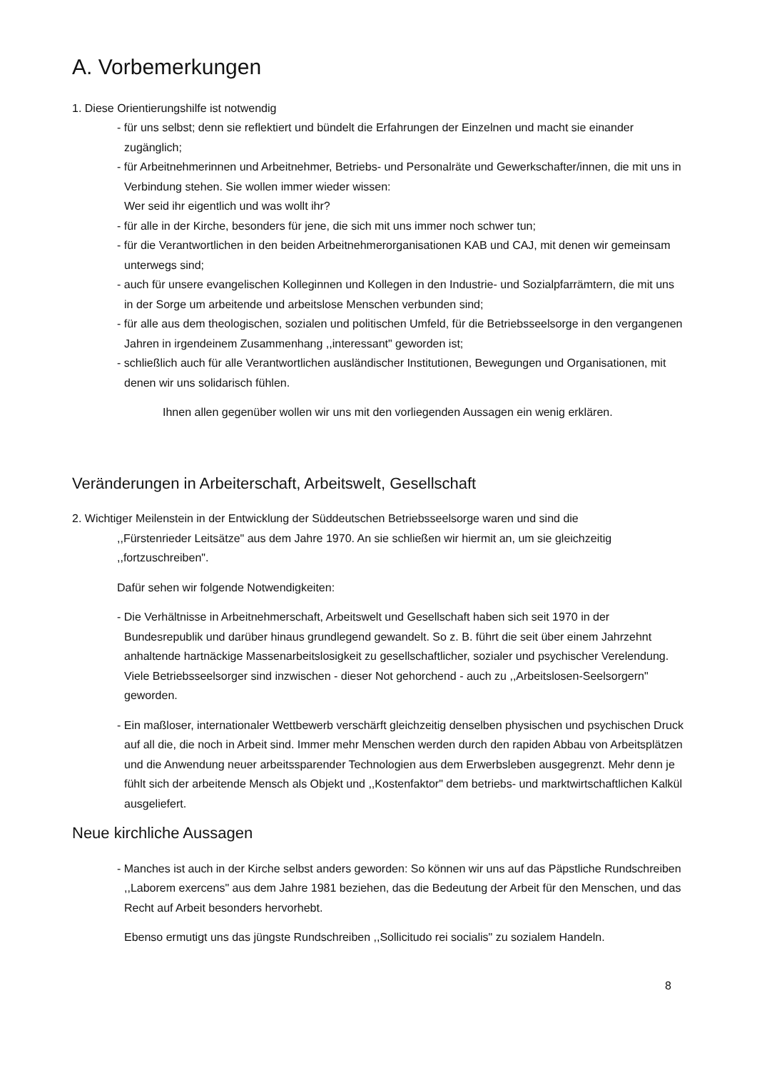A. Vorbemerkungen
1. Diese Orientierungshilfe ist notwendig
- für uns selbst; denn sie reflektiert und bündelt die Erfahrungen der Einzelnen und macht sie einander zugänglich;
- für Arbeitnehmerinnen und Arbeitnehmer, Betriebs- und Personalräte und Gewerkschafter/innen, die mit uns in Verbindung stehen. Sie wollen immer wieder wissen:
Wer seid ihr eigentlich und was wollt ihr?
- für alle in der Kirche, besonders für jene, die sich mit uns immer noch schwer tun;
- für die Verantwortlichen in den beiden Arbeitnehmerorganisationen KAB und CAJ, mit denen wir gemeinsam unterwegs sind;
- auch für unsere evangelischen Kolleginnen und Kollegen in den Industrie- und Sozialpfarrämtern, die mit uns in der Sorge um arbeitende und arbeitslose Menschen verbunden sind;
- für alle aus dem theologischen, sozialen und politischen Umfeld, für die Betriebsseelsorge in den vergangenen Jahren in irgendeinem Zusammenhang ,,interessant" geworden ist;
- schließlich auch für alle Verantwortlichen ausländischer Institutionen, Bewegungen und Organisationen, mit denen wir uns solidarisch fühlen.
Ihnen allen gegenüber wollen wir uns mit den vorliegenden Aussagen ein wenig erklären.
Veränderungen in Arbeiterschaft, Arbeitswelt, Gesellschaft
2. Wichtiger Meilenstein in der Entwicklung der Süddeutschen Betriebsseelsorge waren und sind die
,,Fürstenrieder Leitsätze" aus dem Jahre 1970. An sie schließen wir hiermit an, um sie gleichzeitig ,,fortzuschreiben".
Dafür sehen wir folgende Notwendigkeiten:
- Die Verhältnisse in Arbeitnehmerschaft, Arbeitswelt und Gesellschaft haben sich seit 1970 in der Bundesrepublik und darüber hinaus grundlegend gewandelt. So z. B. führt die seit über einem Jahrzehnt anhaltende hartnäckige Massenarbeitslosigkeit zu gesellschaftlicher, sozialer und psychischer Verelendung. Viele Betriebsseelsorger sind inzwischen - dieser Not gehorchend - auch zu ,,Arbeitslosen-Seelsorgern" geworden.
- Ein maßloser, internationaler Wettbewerb verschärft gleichzeitig denselben physischen und psychischen Druck auf all die, die noch in Arbeit sind. Immer mehr Menschen werden durch den rapiden Abbau von Arbeitsplätzen und die Anwendung neuer arbeitssparender Technologien aus dem Erwerbsleben ausgegrenzt. Mehr denn je fühlt sich der arbeitende Mensch als Objekt und ,,Kostenfaktor" dem betriebs- und marktwirtschaftlichen Kalkül ausgeliefert.
Neue kirchliche Aussagen
- Manches ist auch in der Kirche selbst anders geworden: So können wir uns auf das Päpstliche Rundschreiben ,,Laborem exercens" aus dem Jahre 1981 beziehen, das die Bedeutung der Arbeit für den Menschen, und das Recht auf Arbeit besonders hervorhebt.
Ebenso ermutigt uns das jüngste Rundschreiben ,,Sollicitudo rei socialis" zu sozialem Handeln.
8